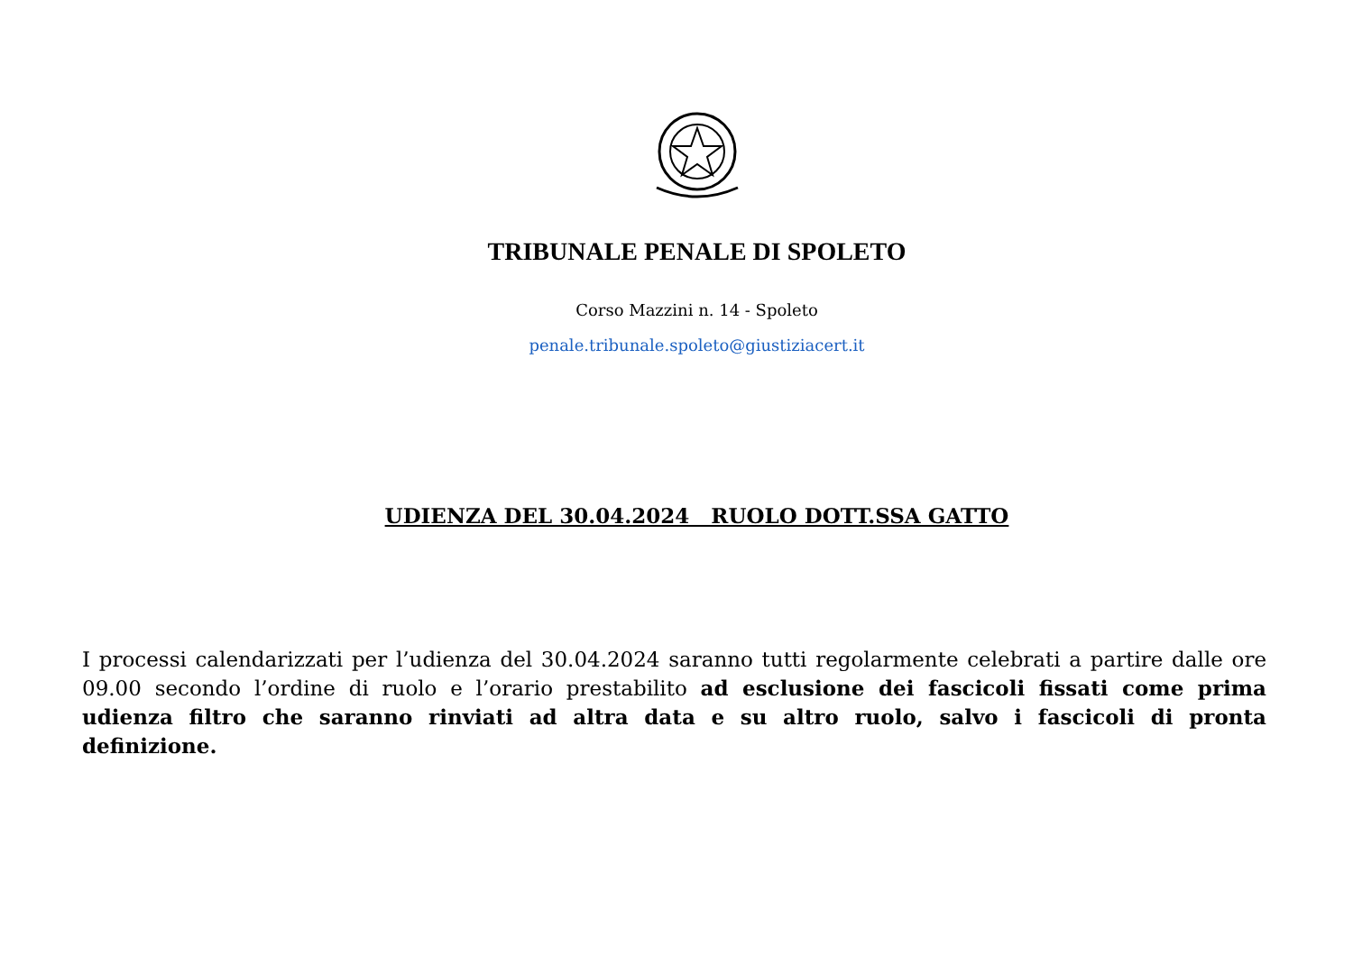TRIBUNALE PENALE DI SPOLETO
Corso Mazzini n. 14 - Spoleto
penale.tribunale.spoleto@giustiziacert.it
UDIENZA DEL 30.04.2024 RUOLO DOTT.SSA GATTO
I processi calendarizzati per l’udienza del 30.04.2024 saranno tutti regolarmente celebrati a partire dalle ore 09.00 secondo l’ordine di ruolo e l’orario prestabilito ad esclusione dei fascicoli fissati come prima udienza filtro che saranno rinviati ad altra data e su altro ruolo, salvo i fascicoli di pronta definizione.